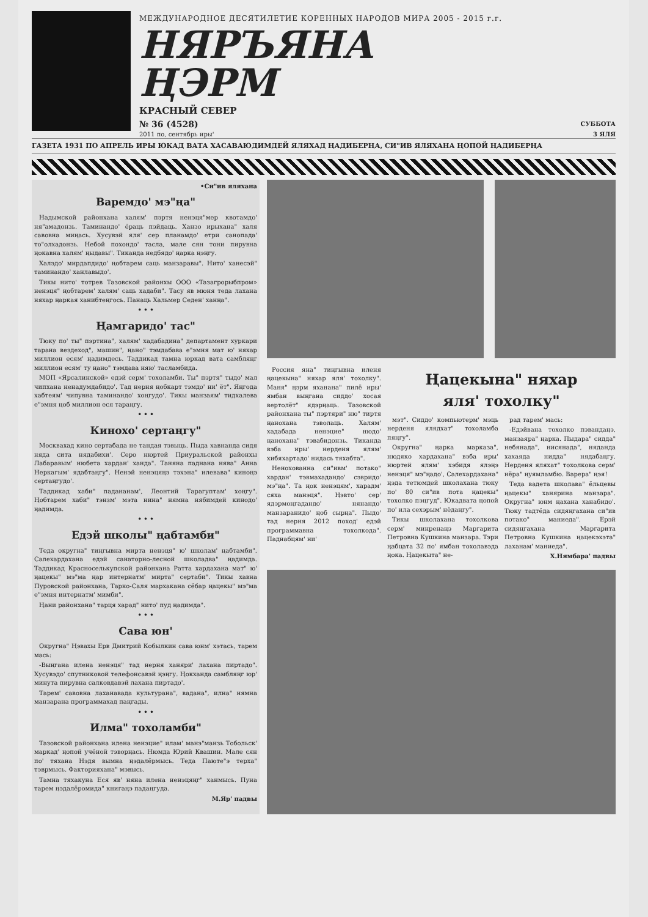МЕЖДУНАРОДНОЕ ДЕСЯТИЛЕТИЕ КОРЕННЫХ НАРОДОВ МИРА 2005 - 2015 г.г.
НЯРЪЯНА
ҢЭРМ
КРАСНЫЙ СЕВЕР
№ 36 (4528) СУББОТА
2011 по, сентябрь иры' 3 ЯЛЯ
ГАЗЕТА 1931 ПО АПРЕЛЬ ИРЫ ЮКАД ВАТА ХАСАВАЮДИМДЕЙ ЯЛЯХАД ҢАДИБЕРҢА, СИ"ИВ ЯЛЯХАНА ҢОПОЙ ҢАДИБЕРҢА
•Си"ив яляхана
Варемдо' мэ"ңа"
Надымской районхана халям' пэртя ненэця"мер квотамдо' ня"амадонзь. Таминандо' ёраць пэйдаць. Ханзо ирыхана" халя савовна миңась. Хусувэй яля' сер планамдо' етри санопада' то"олхадонзь. Небой похондо' тасла, мале сян тони пирувна ңокавна халям' ңыдавы". Тиканда недбядо' ңарка ңэңгу.
Халэдо' мирдапдидо' ңобтарем саць манзаравы". Нито' ханесэй" таминандо' ханлавыдо'.
Тикы нито' тотрев Тазовской районхы ООО «Тазагрорыбпром» ненэця" ңобтарем' халям' саць хадаби". Тасу яв мюня теда лахана няхар ңаркая ханибтеңгось. Панаць Хальмер Седен' ханңа".
• • •
Ңамгаридо' тас"
Тюку по' ты" пэртина", халям' хадабадина" департамент хуркари тарана вездеход", машин", ңано" тэмдабава е"эмня мат ю' няхар миллион есям' ңадимдесь. Таддикад тамна юркад вата самбляңг миллион есям' ту ңано" тэмдава няю' тасламбида.
МОП «Ярсалинской» едэй серм' тохоламби. Ты" пэртя" тыдо' мал чипхана ненадумдабидо'. Тад нерня ңобкарт тэмдо' ни' ёт". Яңгода хабтеям' чипувна таминандо' хоңгудо'. Тикы манзаям' тидхалева е"эмня ңоб миллион еся тараңгу.
• • •
Кинохо' сертаңгу"
Москвахад кино сертабада не тандая тэвыць. Пыда хавнанда сидя няда сита нядабихи'. Серо нюртей Приуральской районхы Лабаравым' нюбета хардан' ханда". Таняна паднана нява" Анна Неркагым' ядабтаңгу". Ненэй ненэцяңэ тэхэна" илевава" киноңэ сертаңгудо'.
Таддикад хаби" падананам', Леонтий Тарагуптам' хоңгу". Ңобтарем хаби" тэнзм' мэта нина" нямна нябимдей кинодо' ңадимда.
• • •
Едэй школы" ңабтамби"
Теда округна" тиңгывна мирта ненэця" ю' школам' ңабтамби". Салехардахана едэй санаторно-лесной школадва" ңадимда. Таддикад Красноселькупской районхана Ратта хардахана мат" ю' ңацекы" мэ"ма ңар интернатм' мирта" сертаби". Тикы хавна Пуровской районхана, Тарко-Саля мархакана сёбар ңацекы" мэ"ма е"эмня интернатм' мимби".
Ңани районхана" тарця харад" нито' пуд ңадимда".
• • •
Сава юн'
Округна" Ңэвахы Ерв Дмитрий Кобылкин сава юнм' хэтась, тарем мась:
-Выңгана илена ненэця" тад нерня ханяри' лахана пиртадо". Хусувэдо' спутниковой телефонсавэй ңэңгу. Ңокханда самбляңг юр' минута пирувна салковдавэй лахана пиртадо'.
Тарем' савовна лаханавада культурана", вадана", илна" нямна манзарана программахад паңгады.
• • •
Илма" тохоламби"
Тазовской районхана илена ненэцие" илам' манэ"манзь Тобольск' маркад' ңопой учёной тэворңась. Нюмда Юрий Квашин. Мале сян по' тяхана Нэдя вымна ңэдалёрмысь. Теда Паюте"э терха" тэврмысь. Факторияхана" мэвысь.
Тамна тяхакуна Еся яв' няна илена ненэцяңг" ханмысь. Пуна тарем ңэдалёромида" книгаңэ падаңгуда.
М.Яр' падвы
Россия яна" тиңгывна иленя ңацекына" няхар яля' тохолку". Маня" ңэрм яханана" пилё иры' ямбан выңгана сиддо' хосая вертолёт" ядэрңаць. Тазовской районхана ты" пэртяри" ню" тиртя ңанохана тэволаць. Халям' хадабада ненэцие" нюдо' ңанохана" тэвабидонзь. Тиканда вэба иры' нерденя ялям' хибяхартадо' нидась тяхабта".
Ненохованна си"ивм' потако" хардан' тэвмахадандо' сэвридо' мэ"ңа". Та ңок ненэцям', харадм' сяха манэця". Ңэвто' сер' ядэрмоңгадандо' нянандо' манзаранидо' ңоб сырңа". Пыдо' тад нерня 2012 поход' едэй программавна тохолкода". Паднабцям' ни'
Ңацекына" няхар
яля' тохолку"
мэт". Сиддо' компьютерм' мэць нерденя ялядхат" тохоламба пяңгу".
Округна" ңарка марказа", нюдяко хардахана" вэба иры' нюртей ялям' хэбидя ялэңэ ненэця" мэ"ңадо', Салехардахана" ңэда тетюмдей школахана тюку по' 80 си"ив пота ңацекы" тохолко пэңгуд". Юкадвата ңопой по' ила сехэрым' нёдаңгу".
Тикы школахана тохолкова серм' минренаңэ Маргарита Петровна Кушкина манзара. Тэри ңабцата 32 по' ямбан тохолавэда ңока. Ңацекыта" не-
рад тарем' мась:
-Едэйвана тохолко пэвандаңэ, манзаяра" ңарка. Пыдара" сидда" небянада", нисянада", няданда хахаяда нидда" нядабаңгу. Нерденя яляхат" тохолкова серм' нёра" ңуямламбю. Варера" ңэя!
Теда вадета школава" ёльцевы ңацекы" ханярина манзара". Округна" юнм ңахана ханабидо'. Тюку тадтёда сидяңгахана си"ив потако" маниеда". Ерэй сидяңгахана Маргарита Петровна Кушкина ңацекэхэта" лаханам' маниеда".
Х.Нямбара' падвы